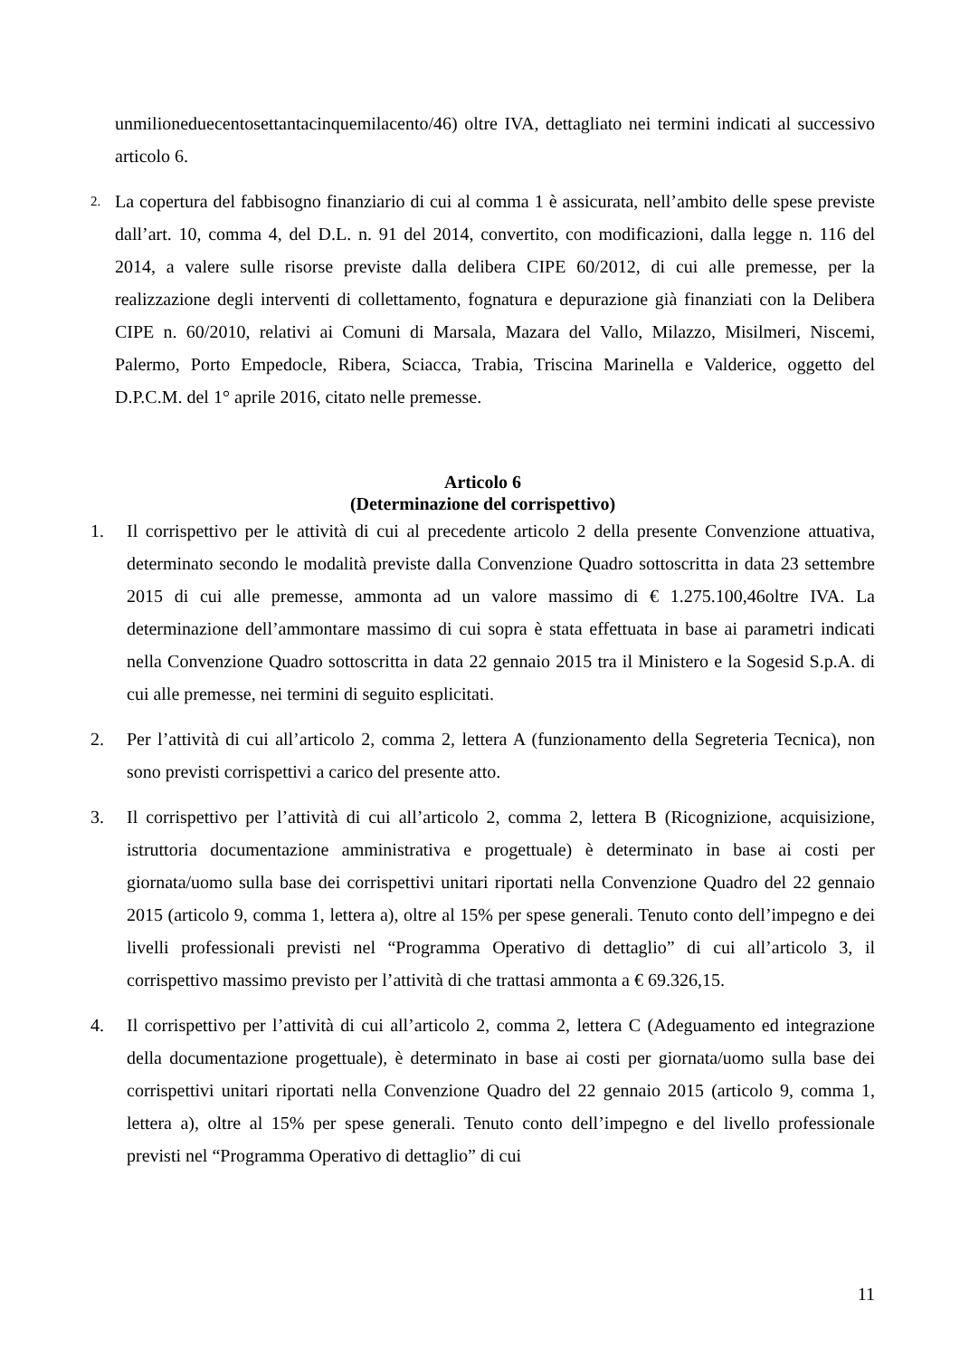unmilioneduecentosettantacinquemilacento/46) oltre IVA, dettagliato nei termini indicati al successivo articolo 6.
2.
La copertura del fabbisogno finanziario di cui al comma 1 è assicurata, nell’ambito delle spese previste dall’art. 10, comma 4, del D.L. n. 91 del 2014, convertito, con modificazioni, dalla legge n. 116 del 2014, a valere sulle risorse previste dalla delibera CIPE 60/2012, di cui alle premesse, per la realizzazione degli interventi di collettamento, fognatura e depurazione già finanziati con la Delibera CIPE n. 60/2010, relativi ai Comuni di Marsala, Mazara del Vallo, Milazzo, Misilmeri, Niscemi, Palermo, Porto Empedocle, Ribera, Sciacca, Trabia, Triscina Marinella e Valderice, oggetto del D.P.C.M. del 1° aprile 2016, citato nelle premesse.
Articolo 6
(Determinazione del corrispettivo)
1. Il corrispettivo per le attività di cui al precedente articolo 2 della presente Convenzione attuativa, determinato secondo le modalità previste dalla Convenzione Quadro sottoscritta in data 23 settembre 2015 di cui alle premesse, ammonta ad un valore massimo di € 1.275.100,46oltre IVA. La determinazione dell’ammontare massimo di cui sopra è stata effettuata in base ai parametri indicati nella Convenzione Quadro sottoscritta in data 22 gennaio 2015 tra il Ministero e la Sogesid S.p.A. di cui alle premesse, nei termini di seguito esplicitati.
2. Per l’attività di cui all’articolo 2, comma 2, lettera A (funzionamento della Segreteria Tecnica), non sono previsti corrispettivi a carico del presente atto.
3. Il corrispettivo per l’attività di cui all’articolo 2, comma 2, lettera B (Ricognizione, acquisizione, istruttoria documentazione amministrativa e progettuale) è determinato in base ai costi per giornata/uomo sulla base dei corrispettivi unitari riportati nella Convenzione Quadro del 22 gennaio 2015 (articolo 9, comma 1, lettera a), oltre al 15% per spese generali. Tenuto conto dell’impegno e dei livelli professionali previsti nel “Programma Operativo di dettaglio” di cui all’articolo 3, il corrispettivo massimo previsto per l’attività di che trattasi ammonta a € 69.326,15.
4. Il corrispettivo per l’attività di cui all’articolo 2, comma 2, lettera C (Adeguamento ed integrazione della documentazione progettuale), è determinato in base ai costi per giornata/uomo sulla base dei corrispettivi unitari riportati nella Convenzione Quadro del 22 gennaio 2015 (articolo 9, comma 1, lettera a), oltre al 15% per spese generali. Tenuto conto dell’impegno e del livello professionale previsti nel “Programma Operativo di dettaglio” di cui
11